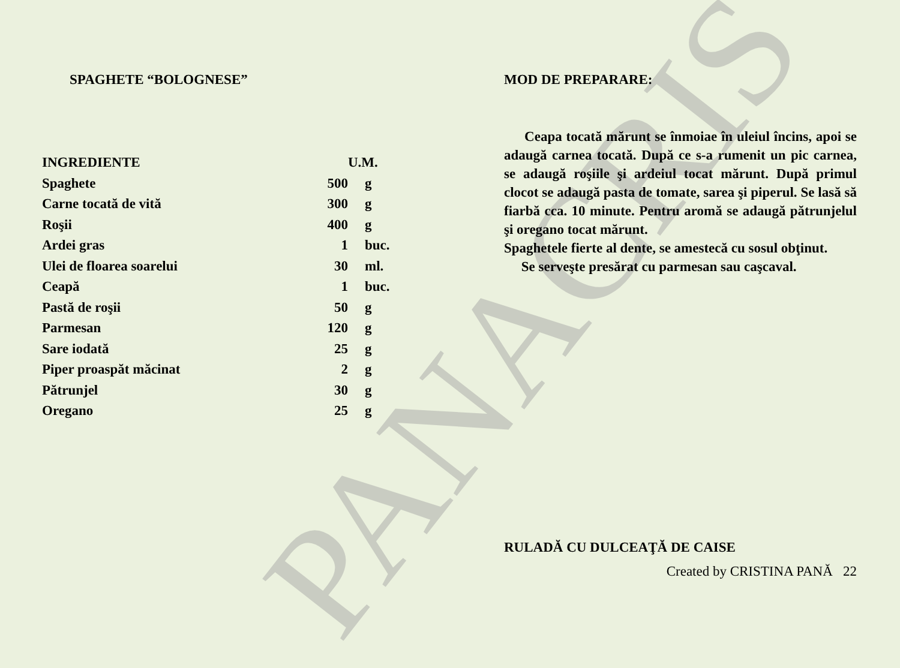PANACRIS
SPAGHETE “BOLOGNESE”
| INGREDIENTE | | U.M. |
| --- | --- | --- |
| Spaghete | 500 | g |
| Carne tocată de vită | 300 | g |
| Roşii | 400 | g |
| Ardei gras | 1 | buc. |
| Ulei de floarea soarelui | 30 | ml. |
| Ceapă | 1 | buc. |
| Pastă de roşii | 50 | g |
| Parmesan | 120 | g |
| Sare iodată | 25 | g |
| Piper proaspăt măcinat | 2 | g |
| Pătrunjel | 30 | g |
| Oregano | 25 | g |
MOD DE PREPARARE:
Ceapa tocată mărunt se înmoiae în uleiul încins, apoi se adaugă carnea tocată. După ce s-a rumenit un pic carnea, se adaugă roşiile şi ardeiul tocat mărunt. După primul clocot se adaugă pasta de tomate, sarea şi piperul. Se lasă să fiarbă cca. 10 minute. Pentru aromă se adaugă pătrunjelul şi oregano tocat mărunt.
Spaghetele fierte al dente, se amestecă cu sosul obţinut.
Se serveşte presărat cu parmesan sau caşcaval.
RULADĂ CU DULCEAŢĂ DE CAISE
Created by CRISTINA PANĂ 22